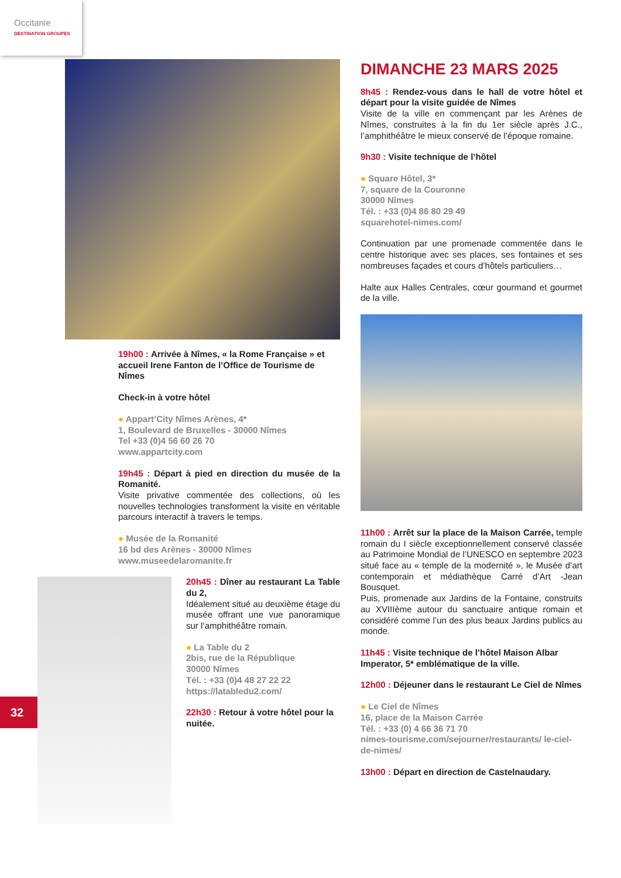Occitanie
DESTINATION GROUPES
19h00 : Arrivée à Nîmes, « la Rome Française » et accueil Irene Fanton de l’Office de Tourisme de Nîmes
Check-in à votre hôtel
● Appart’City Nîmes Arènes, 4*
1, Boulevard de Bruxelles - 30000 Nîmes
Tel +33 (0)4 56 60 26 70
www.appartcity.com
19h45 : Départ à pied en direction du musée de la Romanité.
Visite privative commentée des collections, où les nouvelles technologies transforment la visite en véritable parcours interactif à travers le temps.
● Musée de la Romanité
16 bd des Arènes - 30000 Nîmes
www.museedelaromanite.fr
20h45 : Dîner au restaurant La Table du 2,
Idéalement situé au deuxième étage du musée offrant une vue panoramique sur l’amphithéâtre romain.
● La Table du 2
2bis, rue de la République
30000 Nîmes
Tél. : +33 (0)4 48 27 22 22
https://latabledu2.com/
22h30 : Retour à votre hôtel pour la nuitée.
DIMANCHE 23 MARS 2025
8h45 : Rendez-vous dans le hall de votre hôtel et départ pour la visite guidée de Nîmes
Visite de la ville en commençant par les Arènes de Nîmes, construites à la fin du 1er siècle après J.C., l’amphithéâtre le mieux conservé de l’époque romaine.
9h30 : Visite technique de l’hôtel
● Square Hôtel, 3*
7, square de la Couronne
30000 Nîmes
Tél. : +33 (0)4 86 80 29 49
squarehotel-nimes.com/
Continuation par une promenade commentée dans le centre historique avec ses places, ses fontaines et ses nombreuses façades et cours d’hôtels particuliers…
Halte aux Halles Centrales, cœur gourmand et gourmet de la ville.
11h00 : Arrêt sur la place de la Maison Carrée, temple romain du I siècle exceptionnellement conservé classée au Patrimoine Mondial de l’UNESCO en septembre 2023 situé face au « temple de la modernité », le Musée d’art contemporain et médiathèque Carré d’Art -Jean Bousquet.
Puis, promenade aux Jardins de la Fontaine, construits au XVIIIème autour du sanctuaire antique romain et considéré comme l’un des plus beaux Jardins publics au monde.
11h45 : Visite technique de l’hôtel Maison Albar Imperator, 5* emblématique de la ville.
12h00 : Déjeuner dans le restaurant Le Ciel de Nîmes
● Le Ciel de Nîmes
16, place de la Maison Carrée
Tél. : +33 (0) 4 66 36 71 70
nimes-tourisme.com/sejourner/restaurants/ le-ciel-de-nimes/
13h00 : Départ en direction de Castelnaudary.
32